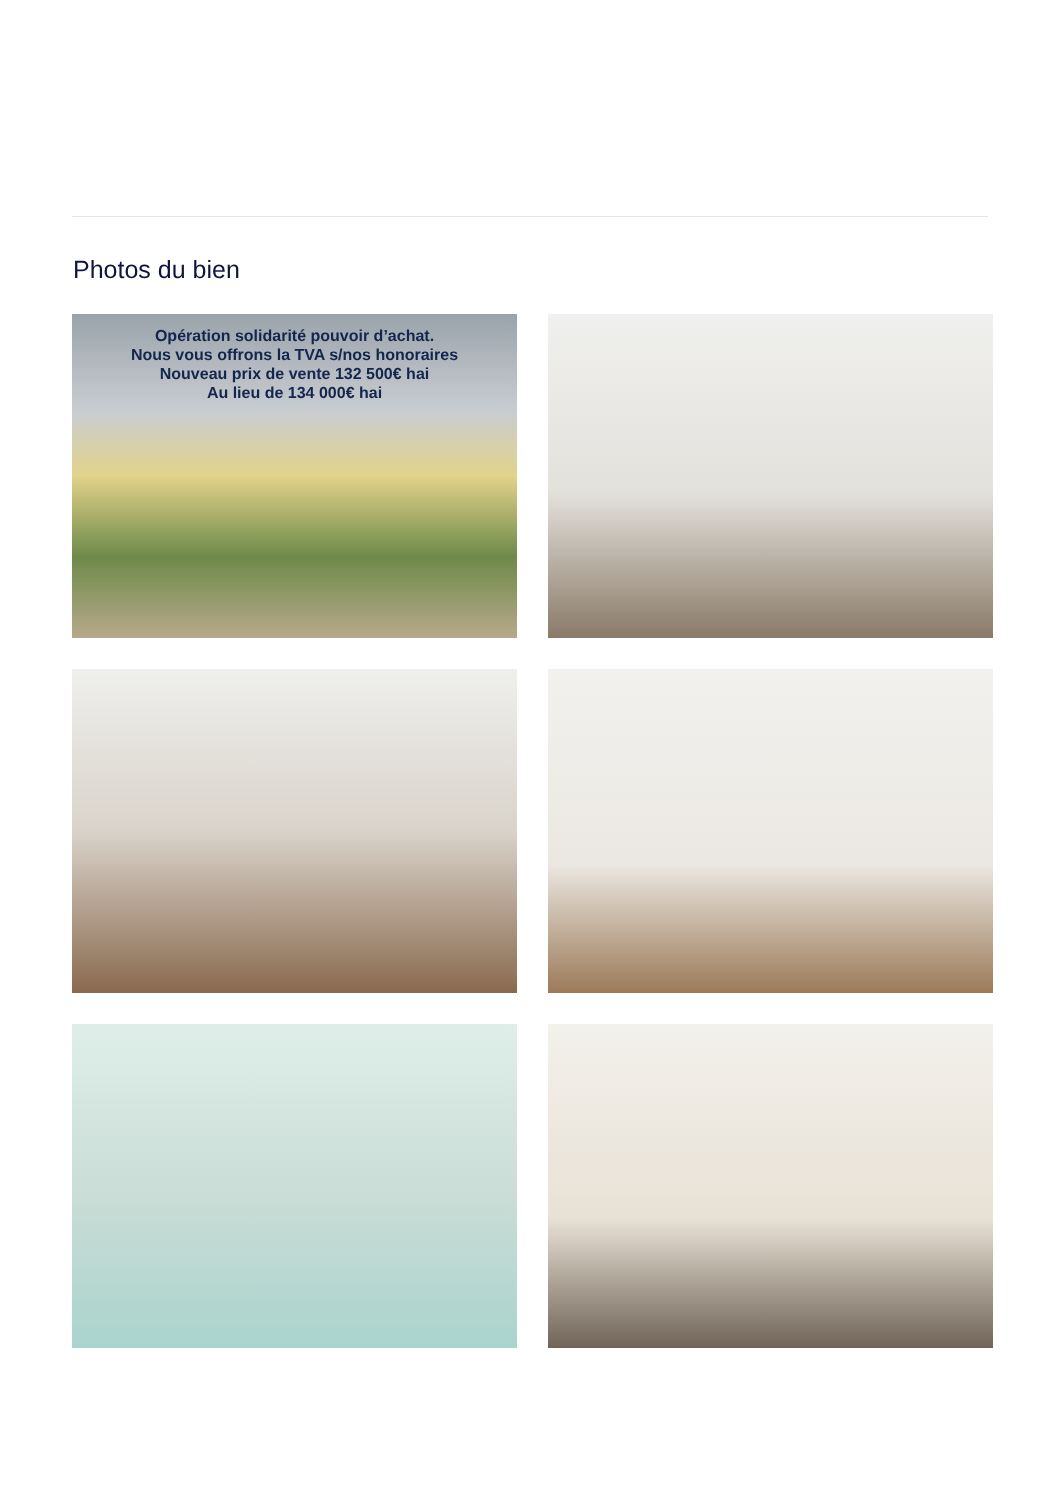Photos du bien
Opération solidarité pouvoir d’achat.
Nous vous offrons la TVA s/nos honoraires
Nouveau prix de vente 132 500€ hai
Au lieu de 134 000€ hai